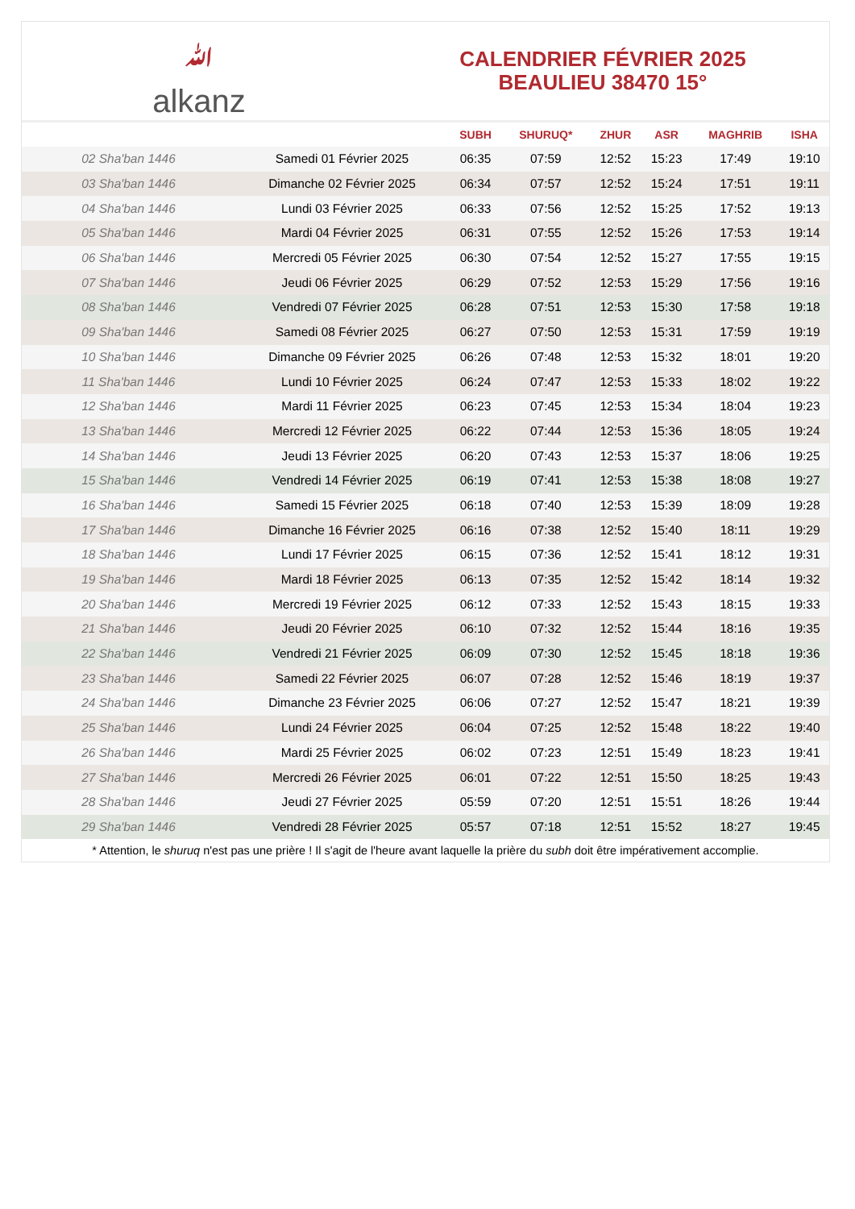ﷲ
alkanz
CALENDRIER FÉVRIER 2025
BEAULIEU 38470 15°
| | | SUBH | SHURUQ* | ZHUR | ASR | MAGHRIB | ISHA |
| --- | --- | --- | --- | --- | --- | --- | --- |
| 02 Sha'ban 1446 | Samedi 01 Février 2025 | 06:35 | 07:59 | 12:52 | 15:23 | 17:49 | 19:10 |
| 03 Sha'ban 1446 | Dimanche 02 Février 2025 | 06:34 | 07:57 | 12:52 | 15:24 | 17:51 | 19:11 |
| 04 Sha'ban 1446 | Lundi 03 Février 2025 | 06:33 | 07:56 | 12:52 | 15:25 | 17:52 | 19:13 |
| 05 Sha'ban 1446 | Mardi 04 Février 2025 | 06:31 | 07:55 | 12:52 | 15:26 | 17:53 | 19:14 |
| 06 Sha'ban 1446 | Mercredi 05 Février 2025 | 06:30 | 07:54 | 12:52 | 15:27 | 17:55 | 19:15 |
| 07 Sha'ban 1446 | Jeudi 06 Février 2025 | 06:29 | 07:52 | 12:53 | 15:29 | 17:56 | 19:16 |
| 08 Sha'ban 1446 | Vendredi 07 Février 2025 | 06:28 | 07:51 | 12:53 | 15:30 | 17:58 | 19:18 |
| 09 Sha'ban 1446 | Samedi 08 Février 2025 | 06:27 | 07:50 | 12:53 | 15:31 | 17:59 | 19:19 |
| 10 Sha'ban 1446 | Dimanche 09 Février 2025 | 06:26 | 07:48 | 12:53 | 15:32 | 18:01 | 19:20 |
| 11 Sha'ban 1446 | Lundi 10 Février 2025 | 06:24 | 07:47 | 12:53 | 15:33 | 18:02 | 19:22 |
| 12 Sha'ban 1446 | Mardi 11 Février 2025 | 06:23 | 07:45 | 12:53 | 15:34 | 18:04 | 19:23 |
| 13 Sha'ban 1446 | Mercredi 12 Février 2025 | 06:22 | 07:44 | 12:53 | 15:36 | 18:05 | 19:24 |
| 14 Sha'ban 1446 | Jeudi 13 Février 2025 | 06:20 | 07:43 | 12:53 | 15:37 | 18:06 | 19:25 |
| 15 Sha'ban 1446 | Vendredi 14 Février 2025 | 06:19 | 07:41 | 12:53 | 15:38 | 18:08 | 19:27 |
| 16 Sha'ban 1446 | Samedi 15 Février 2025 | 06:18 | 07:40 | 12:53 | 15:39 | 18:09 | 19:28 |
| 17 Sha'ban 1446 | Dimanche 16 Février 2025 | 06:16 | 07:38 | 12:52 | 15:40 | 18:11 | 19:29 |
| 18 Sha'ban 1446 | Lundi 17 Février 2025 | 06:15 | 07:36 | 12:52 | 15:41 | 18:12 | 19:31 |
| 19 Sha'ban 1446 | Mardi 18 Février 2025 | 06:13 | 07:35 | 12:52 | 15:42 | 18:14 | 19:32 |
| 20 Sha'ban 1446 | Mercredi 19 Février 2025 | 06:12 | 07:33 | 12:52 | 15:43 | 18:15 | 19:33 |
| 21 Sha'ban 1446 | Jeudi 20 Février 2025 | 06:10 | 07:32 | 12:52 | 15:44 | 18:16 | 19:35 |
| 22 Sha'ban 1446 | Vendredi 21 Février 2025 | 06:09 | 07:30 | 12:52 | 15:45 | 18:18 | 19:36 |
| 23 Sha'ban 1446 | Samedi 22 Février 2025 | 06:07 | 07:28 | 12:52 | 15:46 | 18:19 | 19:37 |
| 24 Sha'ban 1446 | Dimanche 23 Février 2025 | 06:06 | 07:27 | 12:52 | 15:47 | 18:21 | 19:39 |
| 25 Sha'ban 1446 | Lundi 24 Février 2025 | 06:04 | 07:25 | 12:52 | 15:48 | 18:22 | 19:40 |
| 26 Sha'ban 1446 | Mardi 25 Février 2025 | 06:02 | 07:23 | 12:51 | 15:49 | 18:23 | 19:41 |
| 27 Sha'ban 1446 | Mercredi 26 Février 2025 | 06:01 | 07:22 | 12:51 | 15:50 | 18:25 | 19:43 |
| 28 Sha'ban 1446 | Jeudi 27 Février 2025 | 05:59 | 07:20 | 12:51 | 15:51 | 18:26 | 19:44 |
| 29 Sha'ban 1446 | Vendredi 28 Février 2025 | 05:57 | 07:18 | 12:51 | 15:52 | 18:27 | 19:45 |
* Attention, le shuruq n'est pas une prière ! Il s'agit de l'heure avant laquelle la prière du subh doit être impérativement accomplie.